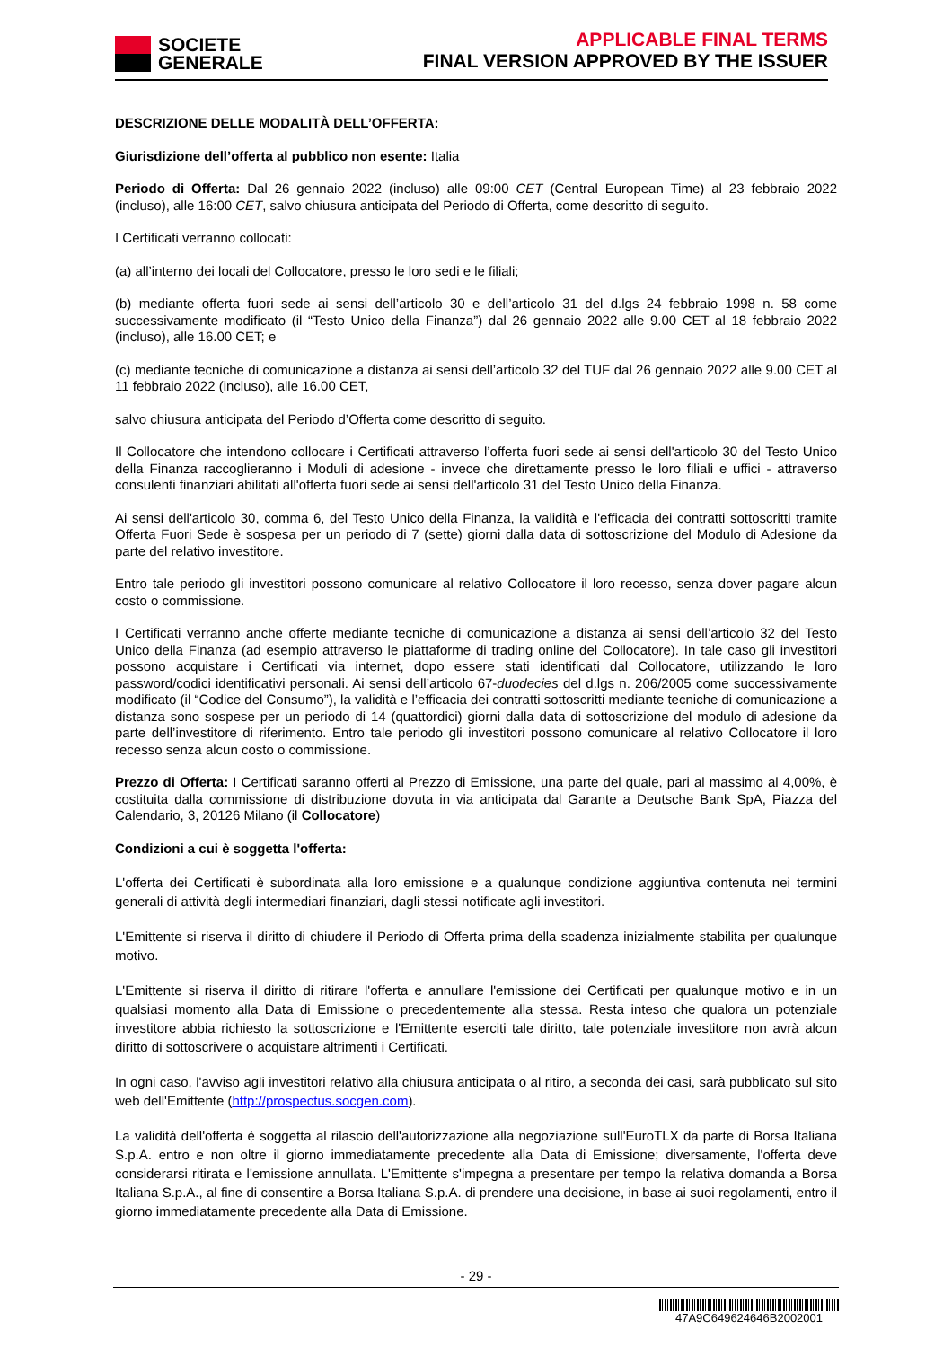SOCIETE
GENERALE
APPLICABLE FINAL TERMS
FINAL VERSION APPROVED BY THE ISSUER
DESCRIZIONE DELLE MODALITÀ DELL’OFFERTA:
Giurisdizione dell’offerta al pubblico non esente: Italia
Periodo di Offerta: Dal 26 gennaio 2022 (incluso) alle 09:00 CET (Central European Time) al 23 febbraio 2022 (incluso), alle 16:00 CET, salvo chiusura anticipata del Periodo di Offerta, come descritto di seguito.
I Certificati verranno collocati:
(a) all’interno dei locali del Collocatore, presso le loro sedi e le filiali;
(b) mediante offerta fuori sede ai sensi dell’articolo 30 e dell’articolo 31 del d.lgs 24 febbraio 1998 n. 58 come successivamente modificato (il “Testo Unico della Finanza”) dal 26 gennaio 2022 alle 9.00 CET al 18 febbraio 2022 (incluso), alle 16.00 CET; e
(c) mediante tecniche di comunicazione a distanza ai sensi dell’articolo 32 del TUF dal 26 gennaio 2022 alle 9.00 CET al 11 febbraio 2022 (incluso), alle 16.00 CET,
salvo chiusura anticipata del Periodo d’Offerta come descritto di seguito.
Il Collocatore che intendono collocare i Certificati attraverso l’offerta fuori sede ai sensi dell'articolo 30 del Testo Unico della Finanza raccoglieranno i Moduli di adesione - invece che direttamente presso le loro filiali e uffici - attraverso consulenti finanziari abilitati all'offerta fuori sede ai sensi dell'articolo 31 del Testo Unico della Finanza.
Ai sensi dell'articolo 30, comma 6, del Testo Unico della Finanza, la validità e l'efficacia dei contratti sottoscritti tramite Offerta Fuori Sede è sospesa per un periodo di 7 (sette) giorni dalla data di sottoscrizione del Modulo di Adesione da parte del relativo investitore.
Entro tale periodo gli investitori possono comunicare al relativo Collocatore il loro recesso, senza dover pagare alcun costo o commissione.
I Certificati verranno anche offerte mediante tecniche di comunicazione a distanza ai sensi dell’articolo 32 del Testo Unico della Finanza (ad esempio attraverso le piattaforme di trading online del Collocatore). In tale caso gli investitori possono acquistare i Certificati via internet, dopo essere stati identificati dal Collocatore, utilizzando le loro password/codici identificativi personali. Ai sensi dell’articolo 67-duodecies del d.lgs n. 206/2005 come successivamente modificato (il “Codice del Consumo”), la validità e l’efficacia dei contratti sottoscritti mediante tecniche di comunicazione a distanza sono sospese per un periodo di 14 (quattordici) giorni dalla data di sottoscrizione del modulo di adesione da parte dell’investitore di riferimento. Entro tale periodo gli investitori possono comunicare al relativo Collocatore il loro recesso senza alcun costo o commissione.
Prezzo di Offerta: I Certificati saranno offerti al Prezzo di Emissione, una parte del quale, pari al massimo al 4,00%, è costituita dalla commissione di distribuzione dovuta in via anticipata dal Garante a Deutsche Bank SpA, Piazza del Calendario, 3, 20126 Milano (il Collocatore)
Condizioni a cui è soggetta l'offerta:
L'offerta dei Certificati è subordinata alla loro emissione e a qualunque condizione aggiuntiva contenuta nei termini generali di attività degli intermediari finanziari, dagli stessi notificate agli investitori.
L'Emittente si riserva il diritto di chiudere il Periodo di Offerta prima della scadenza inizialmente stabilita per qualunque motivo.
L'Emittente si riserva il diritto di ritirare l'offerta e annullare l'emissione dei Certificati per qualunque motivo e in un qualsiasi momento alla Data di Emissione o precedentemente alla stessa. Resta inteso che qualora un potenziale investitore abbia richiesto la sottoscrizione e l'Emittente eserciti tale diritto, tale potenziale investitore non avrà alcun diritto di sottoscrivere o acquistare altrimenti i Certificati.
In ogni caso, l'avviso agli investitori relativo alla chiusura anticipata o al ritiro, a seconda dei casi, sarà pubblicato sul sito web dell'Emittente (http://prospectus.socgen.com).
La validità dell'offerta è soggetta al rilascio dell'autorizzazione alla negoziazione sull'EuroTLX da parte di Borsa Italiana S.p.A. entro e non oltre il giorno immediatamente precedente alla Data di Emissione; diversamente, l'offerta deve considerarsi ritirata e l'emissione annullata. L'Emittente s'impegna a presentare per tempo la relativa domanda a Borsa Italiana S.p.A., al fine di consentire a Borsa Italiana S.p.A. di prendere una decisione, in base ai suoi regolamenti, entro il giorno immediatamente precedente alla Data di Emissione.
- 29 -
47A9C649624646B2002001